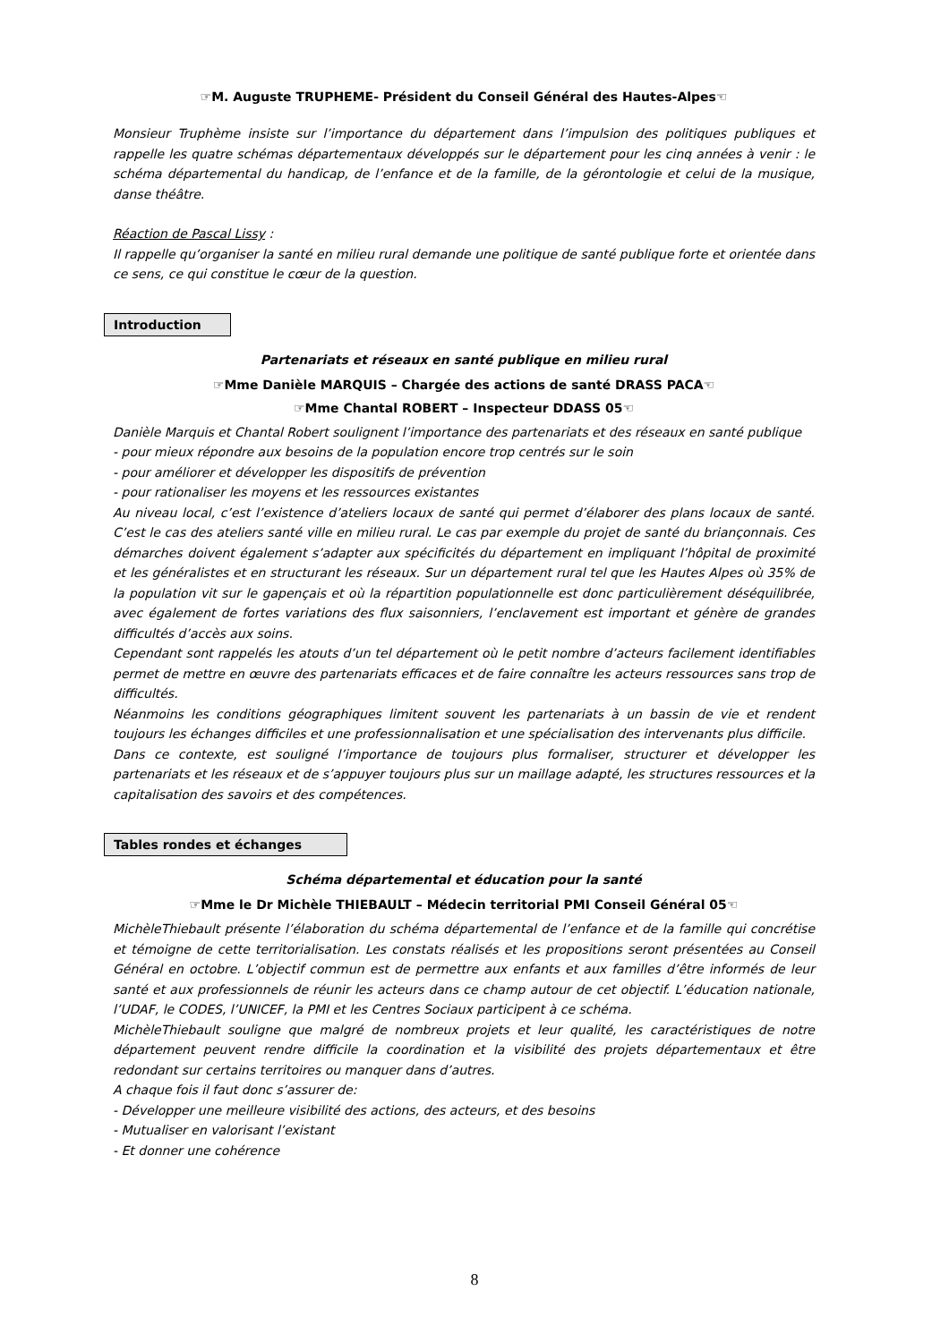☞M. Auguste TRUPHEME- Président du Conseil Général des Hautes-Alpes☜
Monsieur Truphème insiste sur l’importance du département dans l’impulsion des politiques publiques et rappelle les quatre schémas départementaux développés sur le département pour les cinq années à venir : le schéma départemental du handicap, de l’enfance et de la famille, de la gérontologie et celui de la musique, danse théâtre.
Réaction de Pascal Lissy :
Il rappelle qu’organiser la santé en milieu rural demande une politique de santé publique forte et orientée dans ce sens, ce qui constitue le cœur de la question.
Introduction
Partenariats et réseaux en santé publique en milieu rural
☞Mme Danièle MARQUIS – Chargée des actions de santé DRASS PACA☜
☞Mme Chantal ROBERT – Inspecteur DDASS 05☜
Danièle Marquis et Chantal Robert soulignent l’importance des partenariats et des réseaux en santé publique
- pour mieux répondre aux besoins de la population encore trop centrés sur le soin
- pour améliorer et développer les dispositifs de prévention
- pour rationaliser les moyens et les ressources existantes
Au niveau local, c’est l’existence d’ateliers locaux de santé qui permet d’élaborer des plans locaux de santé. C’est le cas des ateliers santé ville en milieu rural. Le cas par exemple du projet de santé du briançonnais. Ces démarches doivent également s’adapter aux spécificités du département en impliquant l’hôpital de proximité et les généralistes et en structurant les réseaux. Sur un département rural tel que les Hautes Alpes où 35% de la population vit sur le gapençais et où la répartition populationnelle est donc particulièrement déséquilibrée, avec également de fortes variations des flux saisonniers, l’enclavement est important et génère de grandes difficultés d’accès aux soins.
Cependant sont rappelés les atouts d’un tel département où le petit nombre d’acteurs facilement identifiables permet de mettre en œuvre des partenariats efficaces et de faire connaître les acteurs ressources sans trop de difficultés.
Néanmoins les conditions géographiques limitent souvent les partenariats à un bassin de vie et rendent toujours les échanges difficiles et une professionnalisation et une spécialisation des intervenants plus difficile.
Dans ce contexte, est souligné l’importance de toujours plus formaliser, structurer et développer les partenariats et les réseaux et de s’appuyer toujours plus sur un maillage adapté, les structures ressources et la capitalisation des savoirs et des compétences.
Tables rondes et échanges
Schéma départemental et éducation pour la santé
☞Mme le Dr Michèle THIEBAULT – Médecin territorial PMI Conseil Général 05☜
MichèleThiebault présente l’élaboration du schéma départemental de l’enfance et de la famille qui concrétise et témoigne de cette territorialisation. Les constats réalisés et les propositions seront présentées au Conseil Général en octobre. L’objectif commun est de permettre aux enfants et aux familles d’être informés de leur santé et aux professionnels de réunir les acteurs dans ce champ autour de cet objectif. L’éducation nationale, l’UDAF, le CODES, l’UNICEF, la PMI et les Centres Sociaux participent à ce schéma.
MichèleThiebault souligne que malgré de nombreux projets et leur qualité, les caractéristiques de notre département peuvent rendre difficile la coordination et la visibilité des projets départementaux et être redondant sur certains territoires ou manquer dans d’autres.
A chaque fois il faut donc s’assurer de:
- Développer une meilleure visibilité des actions, des acteurs, et des besoins
- Mutualiser en valorisant l’existant
- Et donner une cohérence
8